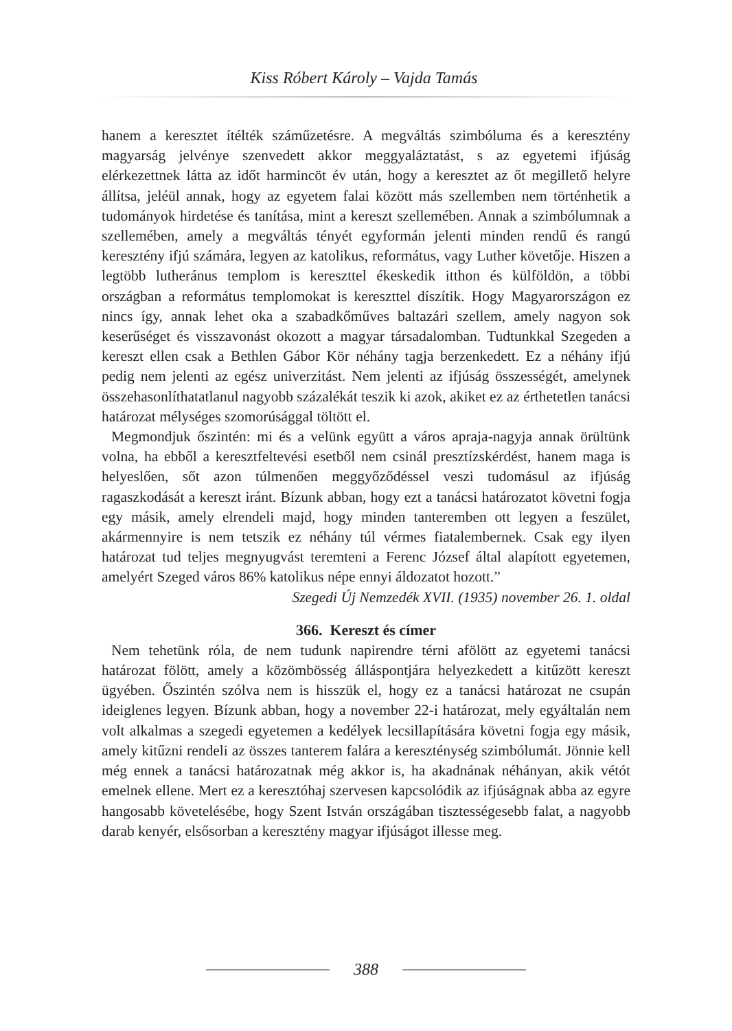Kiss Róbert Károly – Vajda Tamás
hanem a keresztet ítélték száműzetésre. A megváltás szimbóluma és a keresztény magyarság jelvénye szenvedett akkor meggyaláztatást, s az egyetemi ifjúság elérkezettnek látta az időt harmincöt év után, hogy a keresztet az őt megillető helyre állítsa, jeléül annak, hogy az egyetem falai között más szellemben nem történhetik a tudományok hirdetése és tanítása, mint a kereszt szellemében. Annak a szimbólumnak a szellemében, amely a megváltás tényét egyformán jelenti minden rendű és rangú keresztény ifjú számára, legyen az katolikus, református, vagy Luther követője. Hiszen a legtöbb lutheránus templom is kereszttel ékeskedik itthon és külföldön, a többi országban a református templomokat is kereszttel díszítik. Hogy Magyarországon ez nincs így, annak lehet oka a szabadkőműves baltazári szellem, amely nagyon sok keserűséget és visszavonást okozott a magyar társadalomban. Tudtunkkal Szegeden a kereszt ellen csak a Bethlen Gábor Kör néhány tagja berzenkedett. Ez a néhány ifjú pedig nem jelenti az egész univerzitást. Nem jelenti az ifjúság összességét, amelynek összehasonlíthatatlanul nagyobb százalékát teszik ki azok, akiket ez az érthetetlen tanácsi határozat mélységes szomorúsággal töltött el.
Megmondjuk őszintén: mi és a velünk együtt a város apraja-nagyja annak örültünk volna, ha ebből a keresztfeltevési esetből nem csinál presztízskérdést, hanem maga is helyeslően, sőt azon túlmenően meggyőződéssel veszi tudomásul az ifjúság ragaszkodását a kereszt iránt. Bízunk abban, hogy ezt a tanácsi határozatot követni fogja egy másik, amely elrendeli majd, hogy minden tanteremben ott legyen a feszület, akármennyire is nem tetszik ez néhány túl vérmes fiatalembernek. Csak egy ilyen határozat tud teljes megnyugvást teremteni a Ferenc József által alapított egyetemen, amelyért Szeged város 86% katolikus népe ennyi áldozatot hozott.”
Szegedi Új Nemzedék XVII. (1935) november 26. 1. oldal
366. Kereszt és címer
Nem tehetünk róla, de nem tudunk napirendre térni afölött az egyetemi tanácsi határozat fölött, amely a közömbösség álláspontjára helyezkedett a kitűzött kereszt ügyében. Őszintén szólva nem is hisszük el, hogy ez a tanácsi határozat ne csupán ideiglenes legyen. Bízunk abban, hogy a november 22-i határozat, mely egyáltalán nem volt alkalmas a szegedi egyetemen a kedélyek lecsillapítására követni fogja egy másik, amely kitűzni rendeli az összes tanterem falára a kereszténység szimbólumát. Jönnie kell még ennek a tanácsi határozatnak még akkor is, ha akadnának néhányan, akik vétót emelnek ellene. Mert ez a keresztóhaj szervesen kapcsolódik az ifjúságnak abba az egyre hangosabb követelésébe, hogy Szent István országában tisztességesebb falat, a nagyobb darab kenyér, elsősorban a keresztény magyar ifjúságot illesse meg.
388